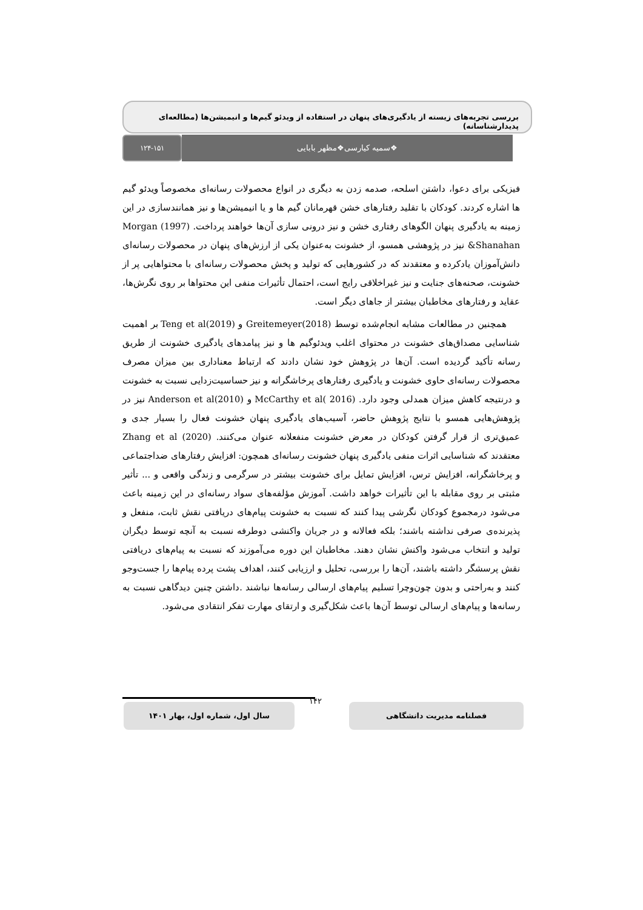بررسی تجربه‌های زیسته از یادگیری‌های پنهان در استفاده از ویدئو گیم‌ها و انیمیشن‌ها (مطالعه‌ای پدیدارشناسانه)
❖سمیه کیارسی❖مظهر بابایی
۱۲۴-۱۵۱
فیزیکی برای دعوا، داشتن اسلحه، صدمه زدن به دیگری در انواع محصولات رسانه‌ای مخصوصاً ویدئو گیم ها اشاره کردند. کودکان با تقلید رفتارهای خشن قهرمانان گیم ها و یا انیمیشن‌ها و نیز همانندسازی در این زمینه به یادگیری پنهان الگوهای رفتاری خشن و نیز درونی سازی آن‌ها خواهند پرداخت. Morgan (1997) &Shanahan نیز در پژوهشی همسو، از خشونت به‌عنوان یکی از ارزش‌های پنهان در محصولات رسانه‌ای دانش‌آموزان یادکرده و معتقدند که در کشورهایی که تولید و پخش محصولات رسانه‌ای با محتواهایی پر از خشونت، صحنه‌های جنایت و نیز غیراخلاقی رایج است، احتمال تأثیرات منفی این محتواها بر روی نگرش‌ها، عقاید و رفتارهای مخاطبان بیشتر از جاهای دیگر است.
همچنین در مطالعات مشابه انجام‌شده توسط Greitemeyer(2018) و Teng et al(2019) بر اهمیت شناسایی مصداق‌های خشونت در محتوای اغلب ویدئوگیم ها و نیز پیامدهای یادگیری خشونت از طریق رسانه تأکید گردیده است. آن‌ها در پژوهش خود نشان دادند که ارتباط معناداری بین میزان مصرف محصولات رسانه‌ای حاوی خشونت و یادگیری رفتارهای پرخاشگرانه و نیز حساسیت‌زدایی نسبت به خشونت و درنتیجه کاهش میزان همدلی وجود دارد. McCarthy et al( 2016) و Anderson et al(2010) نیز در پژوهش‌هایی همسو با نتایج پژوهش حاضر، آسیب‌های یادگیری پنهان خشونت فعال را بسیار جدی و عمیق‌تری از قرار گرفتن کودکان در معرض خشونت منفعلانه عنوان می‌کنند. Zhang et al (2020) معتقدند که شناسایی اثرات منفی یادگیری پنهان خشونت رسانه‌ای همچون: افزایش رفتارهای ضداجتماعی و پرخاشگرانه، افزایش ترس، افزایش تمایل برای خشونت بیشتر در سرگرمی و زندگی واقعی و ... تأثیر مثبتی بر روی مقابله با این تأثیرات خواهد داشت. آموزش مؤلفه‌های سواد رسانه‌ای در این زمینه باعث می‌شود درمجموع کودکان نگرشی پیدا کنند که نسبت به خشونت پیام‌های دریافتی نقش ثابت، منفعل و پذیرنده‌ی صرفی نداشته باشند؛ بلکه فعالانه و در جریان واکنشی دوطرفه نسبت به آنچه توسط دیگران تولید و انتخاب می‌شود واکنش نشان دهند. مخاطبان این دوره می‌آموزند که نسبت به پیام‌های دریافتی نقش پرسشگر داشته باشند، آن‌ها را بررسی، تحلیل و ارزیابی کنند، اهداف پشت پرده پیام‌ها را جست‌وجو کنند و به‌راحتی و بدون چون‌وچرا تسلیم پیام‌های ارسالی رسانه‌ها نباشند .داشتن چنین دیدگاهی نسبت به رسانه‌ها و پیام‌های ارسالی توسط آن‌ها باعث شکل‌گیری و ارتقای مهارت تفکر انتقادی می‌شود.
فصلنامه مدیریت دانشگاهی
۱۴۲
سال اول، شماره اول، بهار ۱۴۰۱